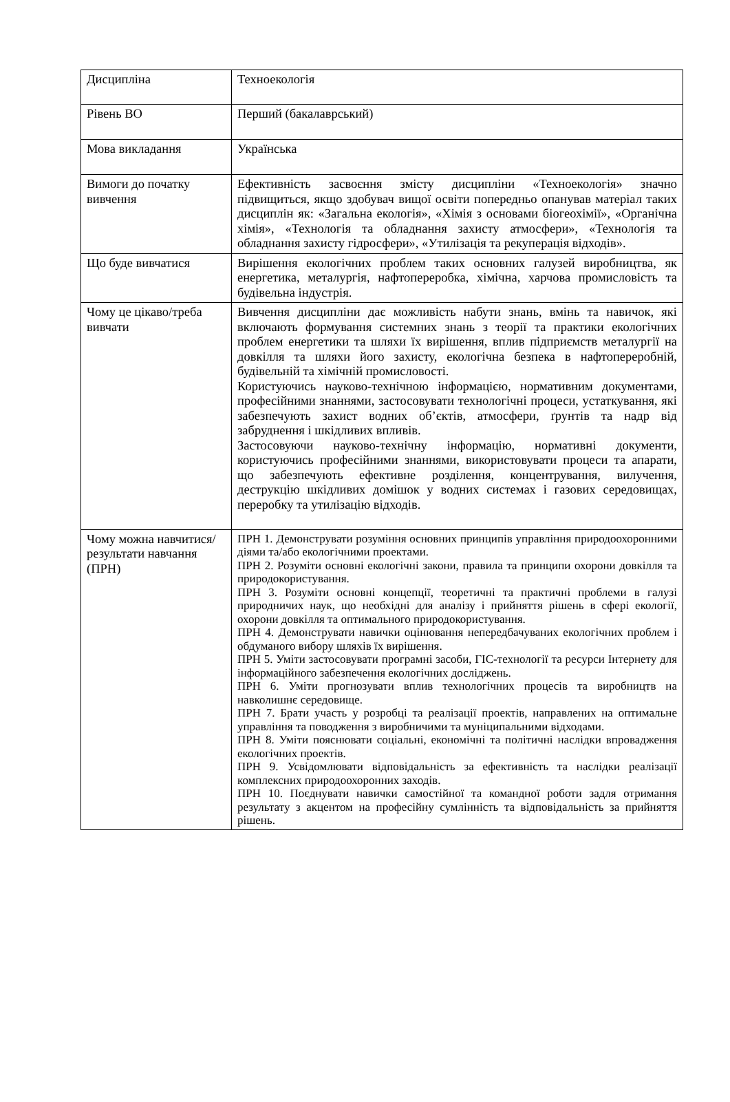| Дисципліна | Техноекологія |
| Рівень ВО | Перший (бакалаврський) |
| Мова викладання | Українська |
| Вимоги до початку вивчення | Ефективність засвоєння змісту дисципліни «Техноекологія» значно підвищиться, якщо здобувач вищої освіти попередньо опанував матеріал таких дисциплін як: «Загальна екологія», «Хімія з основами біогеохімії», «Органічна хімія», «Технологія та обладнання захисту атмосфери», «Технологія та обладнання захисту гідросфери», «Утилізація та рекуперація відходів». |
| Що буде вивчатися | Вирішення екологічних проблем таких основних галузей виробництва, як енергетика, металургія, нафтопереробка, хімічна, харчова промисловість та будівельна індустрія. |
| Чому це цікаво/треба вивчати | Вивчення дисципліни дає можливість набути знань, вмінь та навичок, які включають формування системних знань з теорії та практики екологічних проблем енергетики та шляхи їх вирішення, вплив підприємств металургії на довкілля та шляхи його захисту, екологічна безпека в нафтопереробній, будівельній та хімічній промисловості. Користуючись науково-технічною інформацією, нормативним документами, професійними знаннями, застосовувати технологічні процеси, устаткування, які забезпечують захист водних об’єктів, атмосфери, ґрунтів та надр від забруднення і шкідливих впливів. Застосовуючи науково-технічну інформацію, нормативні документи, користуючись професійними знаннями, використовувати процеси та апарати, що забезпечують ефективне розділення, концентрування, вилучення, деструкцію шкідливих домішок у водних системах і газових середовищах, переробку та утилізацію відходів. |
| Чому можна навчитися/результати навчання (ПРН) | ПРН 1. Демонструвати розуміння основних принципів управління природоохоронними діями та/або екологічними проектами. ПРН 2. Розуміти основні екологічні закони, правила та принципи охорони довкілля та природокористування. ПРН 3. Розуміти основні концепції, теоретичні та практичні проблеми в галузі природничих наук, що необхідні для аналізу і прийняття рішень в сфері екології, охорони довкілля та оптимального природокористування. ПРН 4. Демонструвати навички оцінювання непередбачуваних екологічних проблем і обдуманого вибору шляхів їх вирішення. ПРН 5. Уміти застосовувати програмні засоби, ГІС-технології та ресурси Інтернету для інформаційного забезпечення екологічних досліджень. ПРН 6. Уміти прогнозувати вплив технологічних процесів та виробництв на навколишнє середовище. ПРН 7. Брати участь у розробці та реалізації проектів, направлених на оптимальне управління та поводження з виробничими та муніципальними відходами. ПРН 8. Уміти пояснювати соціальні, економічні та політичні наслідки впровадження екологічних проектів. ПРН 9. Усвідомлювати відповідальність за ефективність та наслідки реалізації комплексних природоохоронних заходів. ПРН 10. Поєднувати навички самостійної та командної роботи задля отримання результату з акцентом на професійну сумлінність та відповідальність за прийняття рішень. |